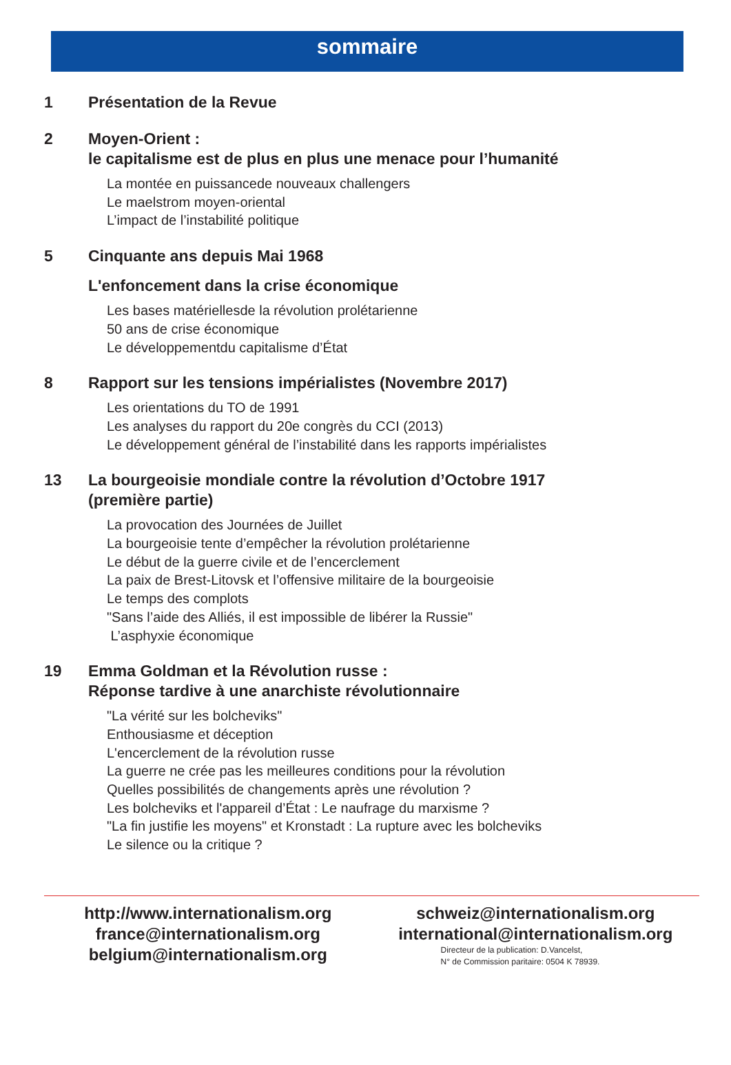sommaire
1 Présentation de la Revue
2 Moyen-Orient :
le capitalisme est de plus en plus une menace pour l’humanité
La montée en puissancede nouveaux challengers
Le maelstrom moyen-oriental
L’impact de l’instabilité politique
5 Cinquante ans depuis Mai 1968
L'enfoncement dans la crise économique
Les bases matériellesde la révolution prolétarienne
50 ans de crise économique
Le développementdu capitalisme d’État
8 Rapport sur les tensions impérialistes (Novembre 2017)
Les orientations du TO de 1991
Les analyses du rapport du 20e congrès du CCI (2013)
Le développement général de l’instabilité dans les rapports impérialistes
13 La bourgeoisie mondiale contre la révolution d’Octobre 1917
(première partie)
La provocation des Journées de Juillet
La bourgeoisie tente d’empêcher la révolution prolétarienne
Le début de la guerre civile et de l’encerclement
La paix de Brest-Litovsk et l’offensive militaire de la bourgeoisie
Le temps des complots
"Sans l’aide des Alliés, il est impossible de libérer la Russie"
L’asphyxie économique
19 Emma Goldman et la Révolution russe :
Réponse tardive à une anarchiste révolutionnaire
"La vérité sur les bolcheviks"
Enthousiasme et déception
L'encerclement de la révolution russe
La guerre ne crée pas les meilleures conditions pour la révolution
Quelles possibilités de changements après une révolution ?
Les bolcheviks et l'appareil d’État : Le naufrage du marxisme ?
"La fin justifie les moyens" et Kronstadt : La rupture avec les bolcheviks
Le silence ou la critique ?
http://www.internationalism.org
france@internationalism.org
belgium@internationalism.org
schweiz@internationalism.org
international@internationalism.org
Directeur de la publication: D.Vancelst,
N° de Commission paritaire: 0504 K 78939.